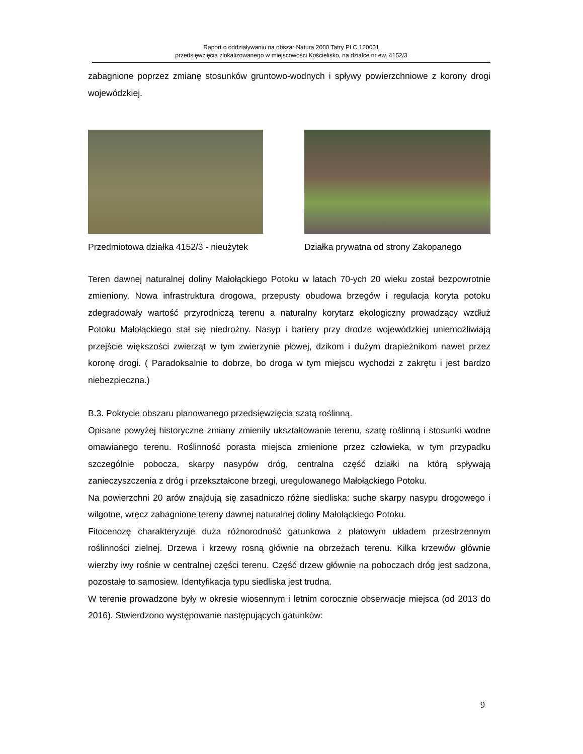Raport o oddziaływaniu na obszar Natura 2000 Tatry PLC 120001
przedsięwzięcia zlokalizowanego w miejscowości Kościelisko, na działce nr ew. 4152/3
zabagnione poprzez zmianę stosunków gruntowo-wodnych i spływy powierzchniowe z korony drogi wojewódzkiej.
Przedmiotowa działka 4152/3 - nieużytek
Działka prywatna od strony Zakopanego
Teren dawnej naturalnej doliny Małołąckiego Potoku w latach 70-ych 20 wieku został bezpowrotnie zmieniony. Nowa infrastruktura drogowa, przepusty obudowa brzegów i regulacja koryta potoku zdegradowały wartość przyrodniczą terenu a naturalny korytarz ekologiczny prowadzący wzdłuż Potoku Małołąckiego stał się niedrożny. Nasyp i bariery przy drodze wojewódzkiej uniemożliwiają przejście większości zwierząt w tym zwierzynie płowej, dzikom i dużym drapieżnikom nawet przez koronę drogi. ( Paradoksalnie to dobrze, bo droga w tym miejscu wychodzi z zakrętu i jest bardzo niebezpieczna.)
B.3. Pokrycie obszaru planowanego przedsięwzięcia szatą roślinną.
Opisane powyżej historyczne zmiany zmieniły ukształtowanie terenu, szatę roślinną i stosunki wodne omawianego terenu. Roślinność porasta miejsca zmienione przez człowieka, w tym przypadku szczególnie pobocza, skarpy nasypów dróg, centralna część działki na którą spływają zanieczyszczenia z dróg i przekształcone brzegi, uregulowanego Małołąckiego Potoku.
Na powierzchni 20 arów znajdują się zasadniczo różne siedliska: suche skarpy nasypu drogowego i wilgotne, wręcz zabagnione tereny dawnej naturalnej doliny Małołąckiego Potoku.
Fitocenozę charakteryzuje duża różnorodność gatunkowa z płatowym układem przestrzennym roślinności zielnej. Drzewa i krzewy rosną głównie na obrzeżach terenu. Kilka krzewów głównie wierzby iwy rośnie w centralnej części terenu. Część drzew głównie na poboczach dróg jest sadzona, pozostałe to samosiew. Identyfikacja typu siedliska jest trudna.
W terenie prowadzone były w okresie wiosennym i letnim corocznie obserwacje miejsca (od 2013 do 2016). Stwierdzono występowanie następujących gatunków:
9